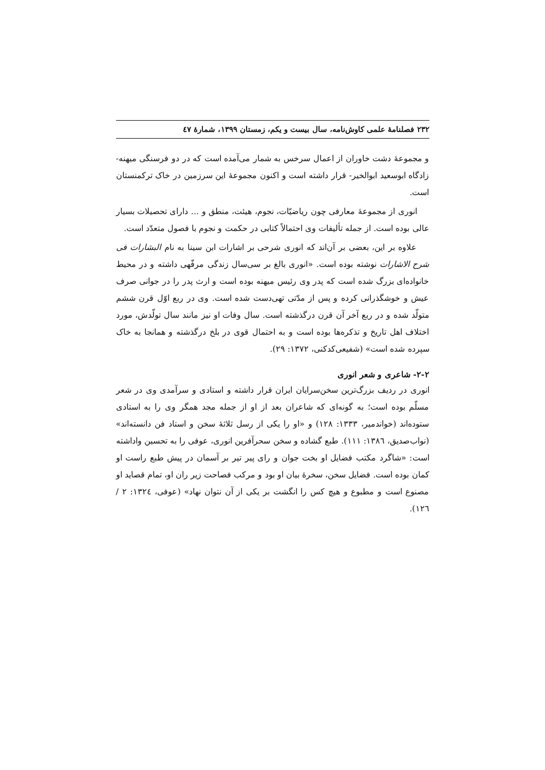۲۳۲ فصلنامهٔ علمی کاوش‌نامه، سال بیست و یکم، زمستان ۱۳۹۹، شمارهٔ ٤٧
و مجموعهٔ دشت خاوران از اعمال سرخس به شمار می‌آمده است که در دو فرسنگی میهنه- زادگاه ابوسعید ابوالخیر- قرار داشته است و اکنون مجموعهٔ این سرزمین در خاک ترکمنستان است.
انوری از مجموعهٔ معارفی چون ریاضیّات، نجوم، هیئت، منطق و ... دارای تحصیلات بسیار عالی بوده است. از جمله تألیفات وی احتمالاً کتابی در حکمت و نجوم با فصول متعدّد است.
علاوه بر این، بعضی بر آن‌اند که انوری شرحی بر اشارات ابن سینا به نام البشارات فی شرح الاشارات نوشته بوده است. «انوری بالغ بر سی‌سال زندگی مرفّهی داشته و در محیط خانواده‌ای بزرگ شده است که پدر وی رئیس میهنه بوده است و ارث پدر را در جوانی صرف عیش و خوشگذرانی کرده و پس از مدّتی تهی‌دست شده است. وی در ربع اوّل قرن ششم متولّد شده و در ربع آخر آن قرن درگذشته است. سال وفات او نیز مانند سال تولّدش، مورد اختلاف اهل تاریخ و تذکره‌ها بوده است و به احتمال قوی در بلخ درگذشته و همانجا به خاک سپرده شده است» (شفیعی‌کدکنی، ۱۳۷۲: ۲۹).
۲-۲- شاعری و شعر انوری
انوری در ردیف بزرگ‌ترین سخن‌سرایان ایران قرار داشته و استادی و سرآمدی وی در شعر مسلّم بوده است؛ به گونه‌ای که شاعران بعد از او از جمله مجد همگر وی را به استادی ستوده‌اند (خواندمیر، ۱۳۳۳: ۱۲۸) و «او را یکی از رسل ثلاثهٔ سخن و استاد فن دانسته‌اند» (نواب‌صدیق، ۱۳۸٦: ۱۱۱). طبع گشاده و سخن سحرآفرین انوری، عوفی را به تحسین واداشته است: «شاگرد مکتب فضایل او بخت جوان و رای پیر تیر بر آسمان در پیش طبع راست او کمان بوده است. فضایل سخن، سخرهٔ بیان او بود و مرکب فصاحت زیر ران او، تمام قصاید او مصنوع است و مطبوع و هیچ کس را انگشت بر یکی از آن نتوان نهاد» (عوفی، ۱۳۲٤: ۲ / ۱۲٦).